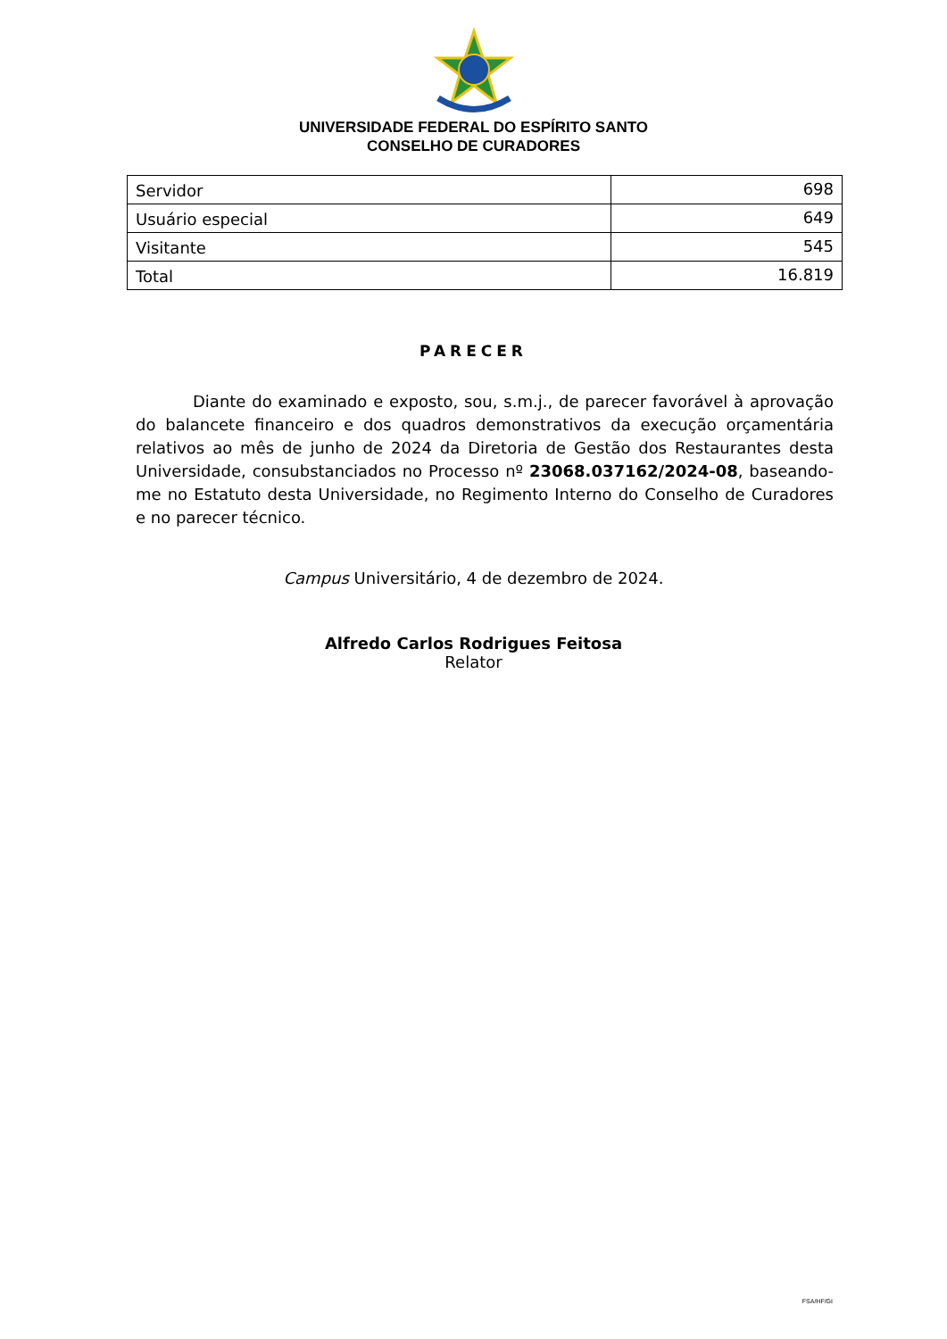UNIVERSIDADE FEDERAL DO ESPÍRITO SANTO
CONSELHO DE CURADORES
| Servidor | 698 |
| Usuário especial | 649 |
| Visitante | 545 |
| Total | 16.819 |
PARECER
Diante do examinado e exposto, sou, s.m.j., de parecer favorável à aprovação do balancete financeiro e dos quadros demonstrativos da execução orçamentária relativos ao mês de junho de 2024 da Diretoria de Gestão dos Restaurantes desta Universidade, consubstanciados no Processo nº 23068.037162/2024-08, baseando-me no Estatuto desta Universidade, no Regimento Interno do Conselho de Curadores e no parecer técnico.
Campus Universitário, 4 de dezembro de 2024.
Alfredo Carlos Rodrigues Feitosa
Relator
FSA/HF/GI